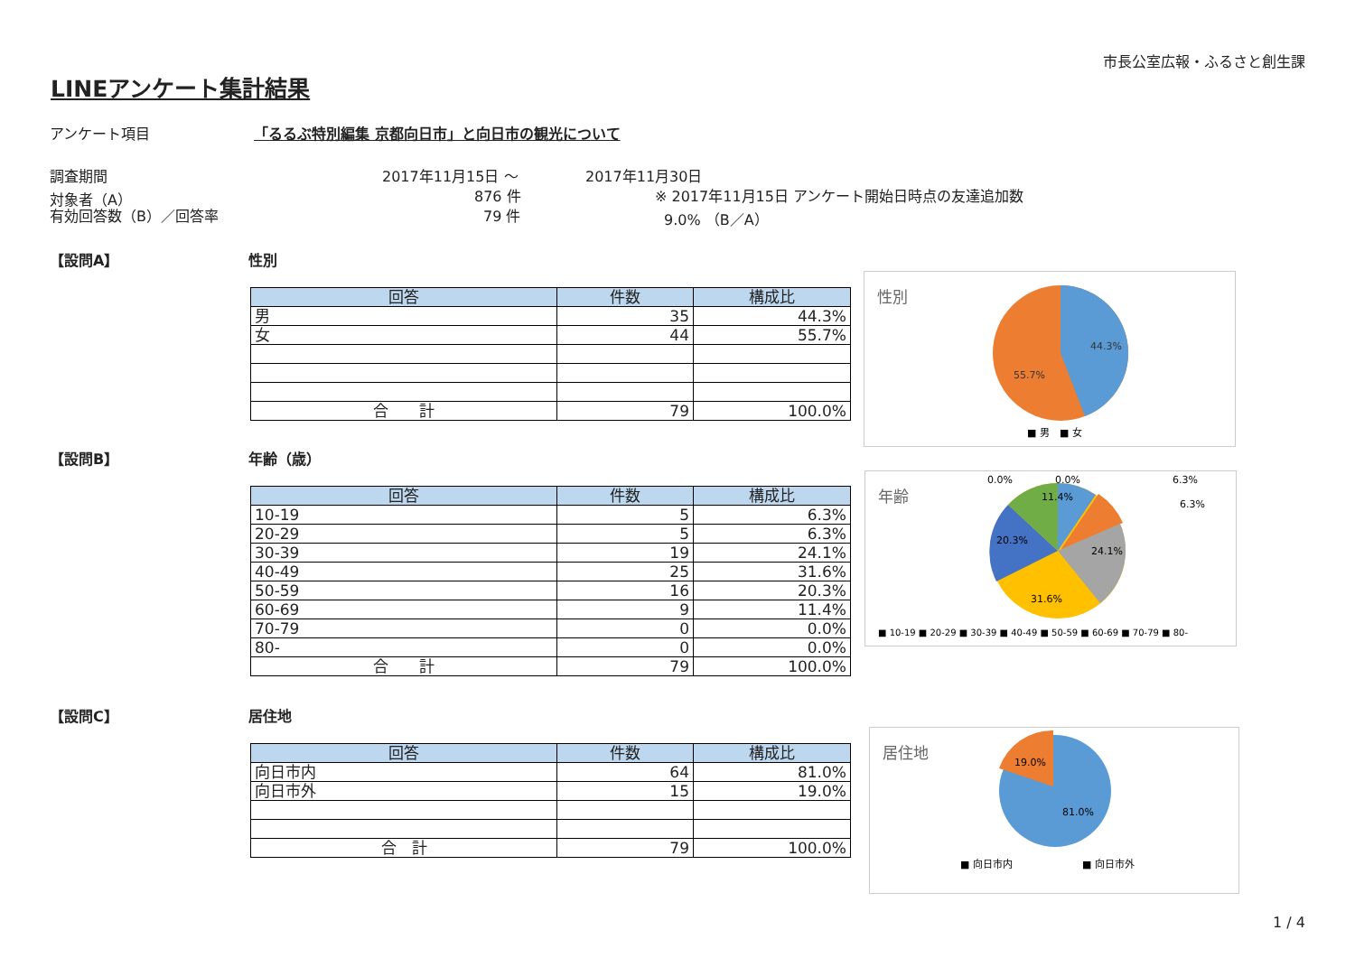市長公室広報・ふるさと創生課
LINEアンケート集計結果
アンケート項目 「るるぶ特別編集 京都向日市」と向日市の観光について
調査期間 2017年11月15日 ～ 2017年11月30日
対象者（A） 876 件 ※ 2017年11月15日 アンケート開始日時点の友達追加数
有効回答数（B）／回答率 79 件 9.0% （B／A）
【設問A】 性別
| 回答 | 件数 | 構成比 |
| --- | --- | --- |
| 男 | 35 | 44.3% |
| 女 | 44 | 55.7% |
| 合 計 | 79 | 100.0% |
性別
44.3%
55.7%
■ 男　■ 女
【設問B】 年齢（歳）
| 回答 | 件数 | 構成比 |
| --- | --- | --- |
| 10-19 | 5 | 6.3% |
| 20-29 | 5 | 6.3% |
| 30-39 | 19 | 24.1% |
| 40-49 | 25 | 31.6% |
| 50-59 | 16 | 20.3% |
| 60-69 | 9 | 11.4% |
| 70-79 | 0 | 0.0% |
| 80- | 0 | 0.0% |
| 合 計 | 79 | 100.0% |
年齢
11.4%
20.3%
24.1%
31.6%
0.0%
0.0%
6.3%
6.3%
■ 10-19 ■ 20-29 ■ 30-39 ■ 40-49 ■ 50-59 ■ 60-69 ■ 70-79 ■ 80-
【設問C】 居住地
| 回答 | 件数 | 構成比 |
| --- | --- | --- |
| 向日市内 | 64 | 81.0% |
| 向日市外 | 15 | 19.0% |
| 合 計 | 79 | 100.0% |
居住地
19.0%
81.0%
■ 向日市内
■ 向日市外
1 / 4